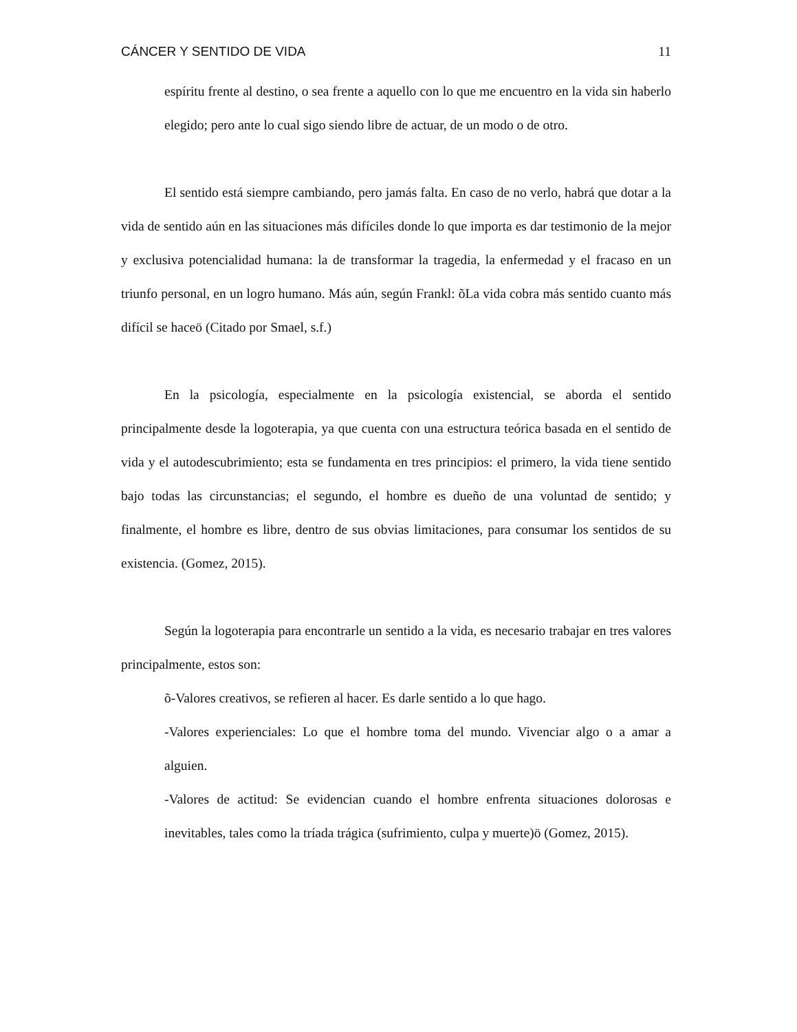CÁNCER Y SENTIDO DE VIDA 11
espíritu frente al destino, o sea frente a aquello con lo que me encuentro en la vida sin haberlo elegido; pero ante lo cual sigo siendo libre de actuar, de un modo o de otro.
El sentido está siempre cambiando, pero jamás falta. En caso de no verlo, habrá que dotar a la vida de sentido aún en las situaciones más difíciles donde lo que importa es dar testimonio de la mejor y exclusiva potencialidad humana: la de transformar la tragedia, la enfermedad y el fracaso en un triunfo personal, en un logro humano. Más aún, según Frankl: õLa vida cobra más sentido cuanto más difícil se haceö (Citado por Smael, s.f.)
En la psicología, especialmente en la psicología existencial, se aborda el sentido principalmente desde la logoterapia, ya que cuenta con una estructura teórica basada en el sentido de vida y el autodescubrimiento; esta se fundamenta en tres principios: el primero, la vida tiene sentido bajo todas las circunstancias; el segundo, el hombre es dueño de una voluntad de sentido; y finalmente, el hombre es libre, dentro de sus obvias limitaciones, para consumar los sentidos de su existencia. (Gomez, 2015).
Según la logoterapia para encontrarle un sentido a la vida, es necesario trabajar en tres valores principalmente, estos son:
õ-Valores creativos, se refieren al hacer. Es darle sentido a lo que hago.
-Valores experienciales: Lo que el hombre toma del mundo. Vivenciar algo o a amar a alguien.
-Valores de actitud: Se evidencian cuando el hombre enfrenta situaciones dolorosas e inevitables, tales como la tríada trágica (sufrimiento, culpa y muerte)ö (Gomez, 2015).